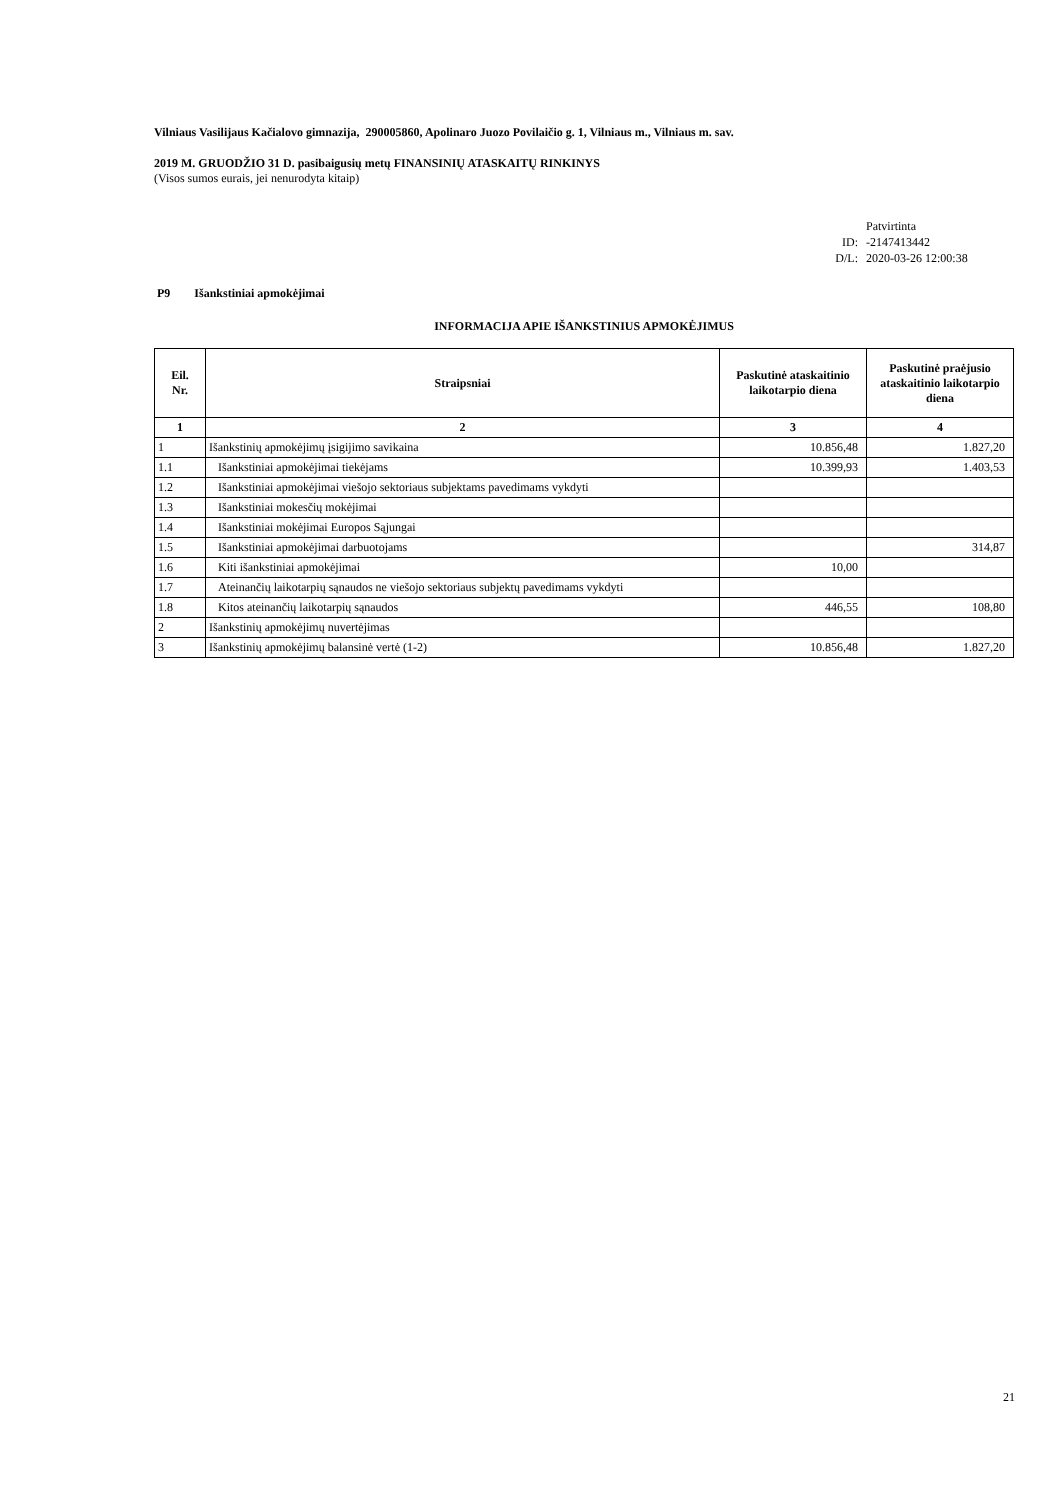Vilniaus Vasilijaus Kačialovo gimnazija, 290005860, Apolinaro Juozo Povilaičio g. 1, Vilniaus m., Vilniaus m. sav.
2019 M. GRUODŽIO 31 D. pasibaigusių metų FINANSINIŲ ATASKAITŲ RINKINYS
(Visos sumos eurais, jei nenurodyta kitaip)
Patvirtinta
ID: -2147413442
D/L: 2020-03-26 12:00:38
P9 Išankstiniai apmokėjimai
INFORMACIJA APIE IŠANKSTINIUS APMOKĖJIMUS
| Eil. Nr. | Straipsniai | Paskutinė ataskaitinio laikotarpio diena | Paskutinė praėjusio ataskaitinio laikotarpio diena |
| --- | --- | --- | --- |
| 1 | 2 | 3 | 4 |
| 1 | Išankstinių apmokėjimų įsigijimo savikaina | 10.856,48 | 1.827,20 |
| 1.1 | Išankstiniai apmokėjimai tiekėjams | 10.399,93 | 1.403,53 |
| 1.2 | Išankstiniai apmokėjimai viešojo sektoriaus subjektams pavedimams vykdyti | | |
| 1.3 | Išankstiniai mokesčių mokėjimai | | |
| 1.4 | Išankstiniai mokėjimai Europos Sąjungai | | |
| 1.5 | Išankstiniai apmokėjimai darbuotojams | | 314,87 |
| 1.6 | Kiti išankstiniai apmokėjimai | 10,00 | |
| 1.7 | Ateinančių laikotarpių sąnaudos ne viešojo sektoriaus subjektų pavedimams vykdyti | | |
| 1.8 | Kitos ateinančių laikotarpių sąnaudos | 446,55 | 108,80 |
| 2 | Išankstinių apmokėjimų nuvertėjimas | | |
| 3 | Išankstinių apmokėjimų balansinė vertė (1-2) | 10.856,48 | 1.827,20 |
21